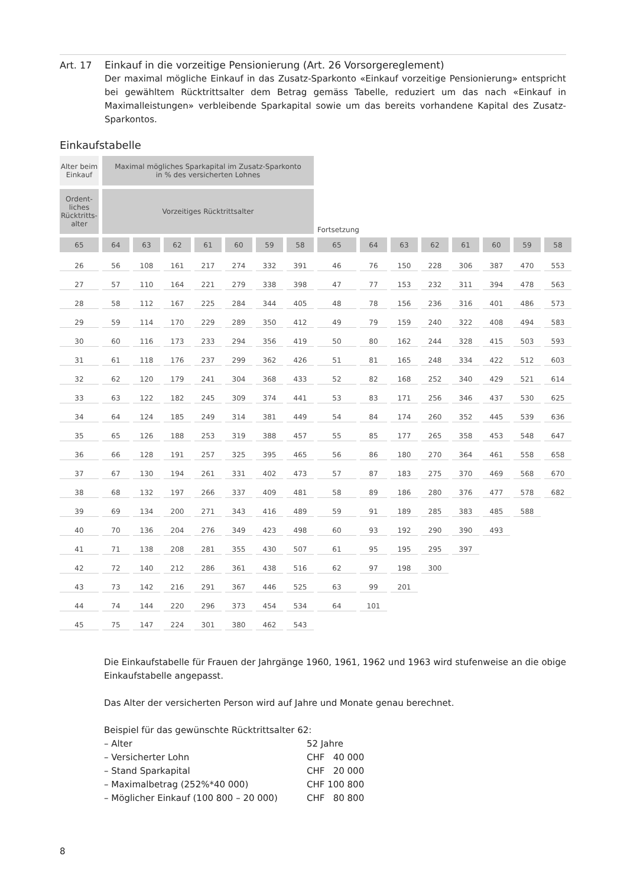Art. 17
Einkauf in die vorzeitige Pensionierung (Art. 26 Vorsorgereglement)
Der maximal mögliche Einkauf in das Zusatz-Sparkonto «Einkauf vorzeitige Pensionierung» entspricht bei gewähltem Rücktrittsalter dem Betrag gemäss Tabelle, reduziert um das nach «Einkauf in Maximalleistungen» verbleibende Sparkapital sowie um das bereits vorhandene Kapital des Zusatz-Sparkontos.
Einkaufstabelle
| Alter beim Einkauf | Maximal mögliches Sparkapital im Zusatz-Sparkonto in % des versicherten Lohnes | | | | | | | | | | | | | | |
| Ordent- liches Rücktritts- alter | Vorzeitiges Rücktrittsalter | | | | | | | Fortsetzung | | | | | | | |
| 65 | 64 | 63 | 62 | 61 | 60 | 59 | 58 | 65 | 64 | 63 | 62 | 61 | 60 | 59 | 58 |
| 26 | 56 | 108 | 161 | 217 | 274 | 332 | 391 | 46 | 76 | 150 | 228 | 306 | 387 | 470 | 553 |
| 27 | 57 | 110 | 164 | 221 | 279 | 338 | 398 | 47 | 77 | 153 | 232 | 311 | 394 | 478 | 563 |
| 28 | 58 | 112 | 167 | 225 | 284 | 344 | 405 | 48 | 78 | 156 | 236 | 316 | 401 | 486 | 573 |
| 29 | 59 | 114 | 170 | 229 | 289 | 350 | 412 | 49 | 79 | 159 | 240 | 322 | 408 | 494 | 583 |
| 30 | 60 | 116 | 173 | 233 | 294 | 356 | 419 | 50 | 80 | 162 | 244 | 328 | 415 | 503 | 593 |
| 31 | 61 | 118 | 176 | 237 | 299 | 362 | 426 | 51 | 81 | 165 | 248 | 334 | 422 | 512 | 603 |
| 32 | 62 | 120 | 179 | 241 | 304 | 368 | 433 | 52 | 82 | 168 | 252 | 340 | 429 | 521 | 614 |
| 33 | 63 | 122 | 182 | 245 | 309 | 374 | 441 | 53 | 83 | 171 | 256 | 346 | 437 | 530 | 625 |
| 34 | 64 | 124 | 185 | 249 | 314 | 381 | 449 | 54 | 84 | 174 | 260 | 352 | 445 | 539 | 636 |
| 35 | 65 | 126 | 188 | 253 | 319 | 388 | 457 | 55 | 85 | 177 | 265 | 358 | 453 | 548 | 647 |
| 36 | 66 | 128 | 191 | 257 | 325 | 395 | 465 | 56 | 86 | 180 | 270 | 364 | 461 | 558 | 658 |
| 37 | 67 | 130 | 194 | 261 | 331 | 402 | 473 | 57 | 87 | 183 | 275 | 370 | 469 | 568 | 670 |
| 38 | 68 | 132 | 197 | 266 | 337 | 409 | 481 | 58 | 89 | 186 | 280 | 376 | 477 | 578 | 682 |
| 39 | 69 | 134 | 200 | 271 | 343 | 416 | 489 | 59 | 91 | 189 | 285 | 383 | 485 | 588 | |
| 40 | 70 | 136 | 204 | 276 | 349 | 423 | 498 | 60 | 93 | 192 | 290 | 390 | 493 | | |
| 41 | 71 | 138 | 208 | 281 | 355 | 430 | 507 | 61 | 95 | 195 | 295 | 397 | | | |
| 42 | 72 | 140 | 212 | 286 | 361 | 438 | 516 | 62 | 97 | 198 | 300 | | | | |
| 43 | 73 | 142 | 216 | 291 | 367 | 446 | 525 | 63 | 99 | 201 | | | | | |
| 44 | 74 | 144 | 220 | 296 | 373 | 454 | 534 | 64 | 101 | | | | | | |
| 45 | 75 | 147 | 224 | 301 | 380 | 462 | 543 | | | | | | | | |
Die Einkaufstabelle für Frauen der Jahrgänge 1960, 1961, 1962 und 1963 wird stufenweise an die obige Einkaufstabelle angepasst.
Das Alter der versicherten Person wird auf Jahre und Monate genau berechnet.
Beispiel für das gewünschte Rücktrittsalter 62:
| – Alter | 52 Jahre |
| – Versicherter Lohn | CHF 40 000 |
| – Stand Sparkapital | CHF 20 000 |
| – Maximalbetrag (252%*40 000) | CHF 100 800 |
| – Möglicher Einkauf (100 800 – 20 000) | CHF 80 800 |
8